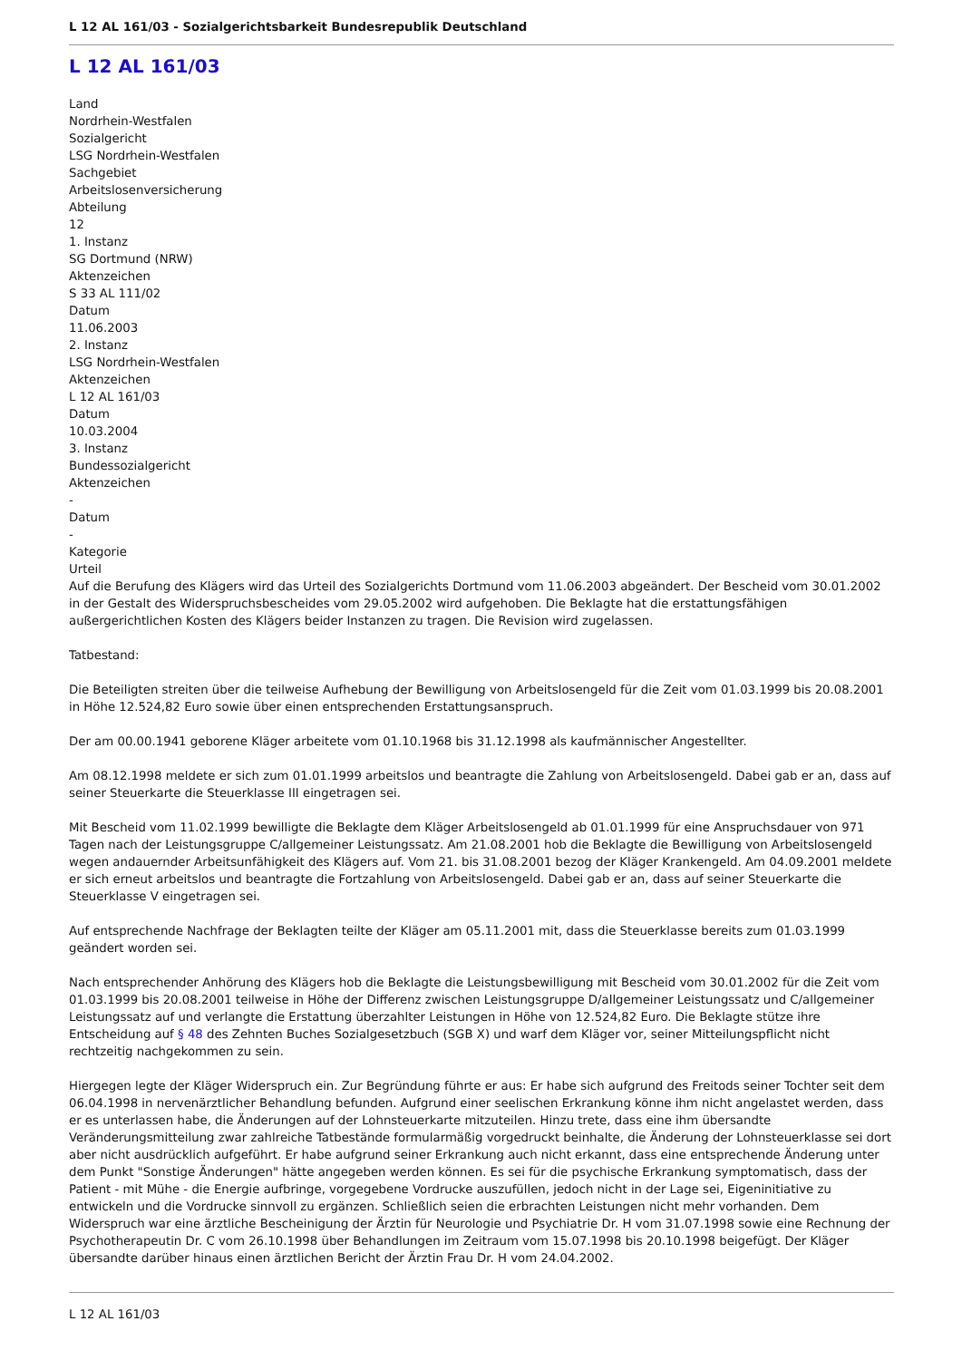L 12 AL 161/03 - Sozialgerichtsbarkeit Bundesrepublik Deutschland
L 12 AL 161/03
Land
Nordrhein-Westfalen
Sozialgericht
LSG Nordrhein-Westfalen
Sachgebiet
Arbeitslosenversicherung
Abteilung
12
1. Instanz
SG Dortmund (NRW)
Aktenzeichen
S 33 AL 111/02
Datum
11.06.2003
2. Instanz
LSG Nordrhein-Westfalen
Aktenzeichen
L 12 AL 161/03
Datum
10.03.2004
3. Instanz
Bundessozialgericht
Aktenzeichen
-
Datum
-
Kategorie
Urteil
Auf die Berufung des Klägers wird das Urteil des Sozialgerichts Dortmund vom 11.06.2003 abgeändert. Der Bescheid vom 30.01.2002 in der Gestalt des Widerspruchsbescheides vom 29.05.2002 wird aufgehoben. Die Beklagte hat die erstattungsfähigen außergerichtlichen Kosten des Klägers beider Instanzen zu tragen. Die Revision wird zugelassen.
Tatbestand:
Die Beteiligten streiten über die teilweise Aufhebung der Bewilligung von Arbeitslosengeld für die Zeit vom 01.03.1999 bis 20.08.2001 in Höhe 12.524,82 Euro sowie über einen entsprechenden Erstattungsanspruch.
Der am 00.00.1941 geborene Kläger arbeitete vom 01.10.1968 bis 31.12.1998 als kaufmännischer Angestellter.
Am 08.12.1998 meldete er sich zum 01.01.1999 arbeitslos und beantragte die Zahlung von Arbeitslosengeld. Dabei gab er an, dass auf seiner Steuerkarte die Steuerklasse III eingetragen sei.
Mit Bescheid vom 11.02.1999 bewilligte die Beklagte dem Kläger Arbeitslosengeld ab 01.01.1999 für eine Anspruchsdauer von 971 Tagen nach der Leistungsgruppe C/allgemeiner Leistungssatz. Am 21.08.2001 hob die Beklagte die Bewilligung von Arbeitslosengeld wegen andauernder Arbeitsunfähigkeit des Klägers auf. Vom 21. bis 31.08.2001 bezog der Kläger Krankengeld. Am 04.09.2001 meldete er sich erneut arbeitslos und beantragte die Fortzahlung von Arbeitslosengeld. Dabei gab er an, dass auf seiner Steuerkarte die Steuerklasse V eingetragen sei.
Auf entsprechende Nachfrage der Beklagten teilte der Kläger am 05.11.2001 mit, dass die Steuerklasse bereits zum 01.03.1999 geändert worden sei.
Nach entsprechender Anhörung des Klägers hob die Beklagte die Leistungsbewilligung mit Bescheid vom 30.01.2002 für die Zeit vom 01.03.1999 bis 20.08.2001 teilweise in Höhe der Differenz zwischen Leistungsgruppe D/allgemeiner Leistungssatz und C/allgemeiner Leistungssatz auf und verlangte die Erstattung überzahlter Leistungen in Höhe von 12.524,82 Euro. Die Beklagte stütze ihre Entscheidung auf § 48 des Zehnten Buches Sozialgesetzbuch (SGB X) und warf dem Kläger vor, seiner Mitteilungspflicht nicht rechtzeitig nachgekommen zu sein.
Hiergegen legte der Kläger Widerspruch ein. Zur Begründung führte er aus: Er habe sich aufgrund des Freitods seiner Tochter seit dem 06.04.1998 in nervenärztlicher Behandlung befunden. Aufgrund einer seelischen Erkrankung könne ihm nicht angelastet werden, dass er es unterlassen habe, die Änderungen auf der Lohnsteuerkarte mitzuteilen. Hinzu trete, dass eine ihm übersandte Veränderungsmitteilung zwar zahlreiche Tatbestände formularmäßig vorgedruckt beinhalte, die Änderung der Lohnsteuerklasse sei dort aber nicht ausdrücklich aufgeführt. Er habe aufgrund seiner Erkrankung auch nicht erkannt, dass eine entsprechende Änderung unter dem Punkt "Sonstige Änderungen" hätte angegeben werden können. Es sei für die psychische Erkrankung symptomatisch, dass der Patient - mit Mühe - die Energie aufbringe, vorgegebene Vordrucke auszufüllen, jedoch nicht in der Lage sei, Eigeninitiative zu entwickeln und die Vordrucke sinnvoll zu ergänzen. Schließlich seien die erbrachten Leistungen nicht mehr vorhanden. Dem Widerspruch war eine ärztliche Bescheinigung der Ärztin für Neurologie und Psychiatrie Dr. H vom 31.07.1998 sowie eine Rechnung der Psychotherapeutin Dr. C vom 26.10.1998 über Behandlungen im Zeitraum vom 15.07.1998 bis 20.10.1998 beigefügt. Der Kläger übersandte darüber hinaus einen ärztlichen Bericht der Ärztin Frau Dr. H vom 24.04.2002.
L 12 AL 161/03